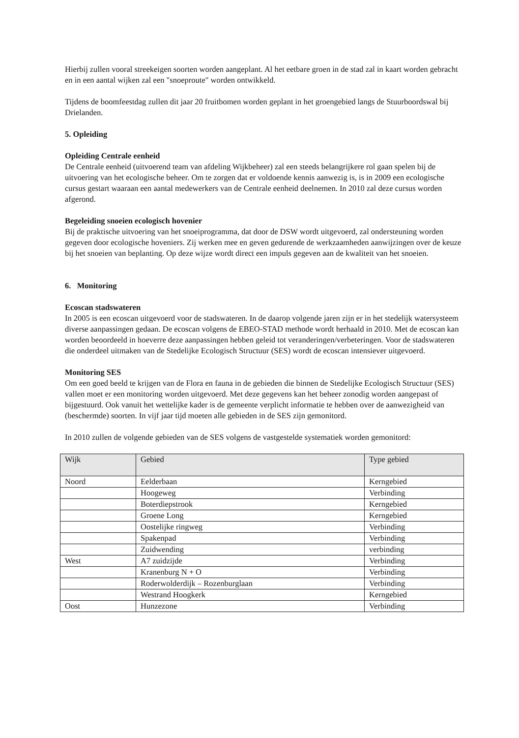Hierbij zullen vooral streekeigen soorten worden aangeplant. Al het eetbare groen in de stad zal in kaart worden gebracht en in een aantal wijken zal een "snoeproute" worden ontwikkeld.
Tijdens de boomfeestdag zullen dit jaar 20 fruitbomen worden geplant in het groengebied langs de Stuurboordswal bij Drielanden.
5. Opleiding
Opleiding Centrale eenheid
De Centrale eenheid (uitvoerend team van afdeling Wijkbeheer) zal een steeds belangrijkere rol gaan spelen bij de uitvoering van het ecologische beheer. Om te zorgen dat er voldoende kennis aanwezig is, is in 2009 een ecologische cursus gestart waaraan een aantal medewerkers van de Centrale eenheid deelnemen. In 2010 zal deze cursus worden afgerond.
Begeleiding snoeien ecologisch hovenier
Bij de praktische uitvoering van het snoeiprogramma, dat door de DSW wordt uitgevoerd, zal ondersteuning worden gegeven door ecologische hoveniers. Zij werken mee en geven gedurende de werkzaamheden aanwijzingen over de keuze bij het snoeien van beplanting. Op deze wijze wordt direct een impuls gegeven aan de kwaliteit van het snoeien.
6. Monitoring
Ecoscan stadswateren
In 2005 is een ecoscan uitgevoerd voor de stadswateren. In de daarop volgende jaren zijn er in het stedelijk watersysteem diverse aanpassingen gedaan. De ecoscan volgens de EBEO-STAD methode wordt herhaald in 2010. Met de ecoscan kan worden beoordeeld in hoeverre deze aanpassingen hebben geleid tot veranderingen/verbeteringen. Voor de stadswateren die onderdeel uitmaken van de Stedelijke Ecologisch Structuur (SES) wordt de ecoscan intensiever uitgevoerd.
Monitoring SES
Om een goed beeld te krijgen van de Flora en fauna in de gebieden die binnen de Stedelijke Ecologisch Structuur (SES) vallen moet er een monitoring worden uitgevoerd. Met deze gegevens kan het beheer zonodig worden aangepast of bijgestuurd. Ook vanuit het wettelijke kader is de gemeente verplicht informatie te hebben over de aanwezigheid van (beschermde) soorten. In vijf jaar tijd moeten alle gebieden in de SES zijn gemonitord.
In 2010 zullen de volgende gebieden van de SES volgens de vastgestelde systematiek worden gemonitord:
| Wijk | Gebied | Type gebied |
| --- | --- | --- |
| Noord | Eelderbaan | Kerngebied |
| | Hoogeweg | Verbinding |
| | Boterdiepstrook | Kerngebied |
| | Groene Long | Kerngebied |
| | Oostelijke ringweg | Verbinding |
| | Spakenpad | Verbinding |
| | Zuidwending | verbinding |
| West | A7 zuidzijde | Verbinding |
| | Kranenburg N + O | Verbinding |
| | Roderwolderdijk – Rozenburglaan | Verbinding |
| | Westrand Hoogkerk | Kerngebied |
| Oost | Hunzezone | Verbinding |